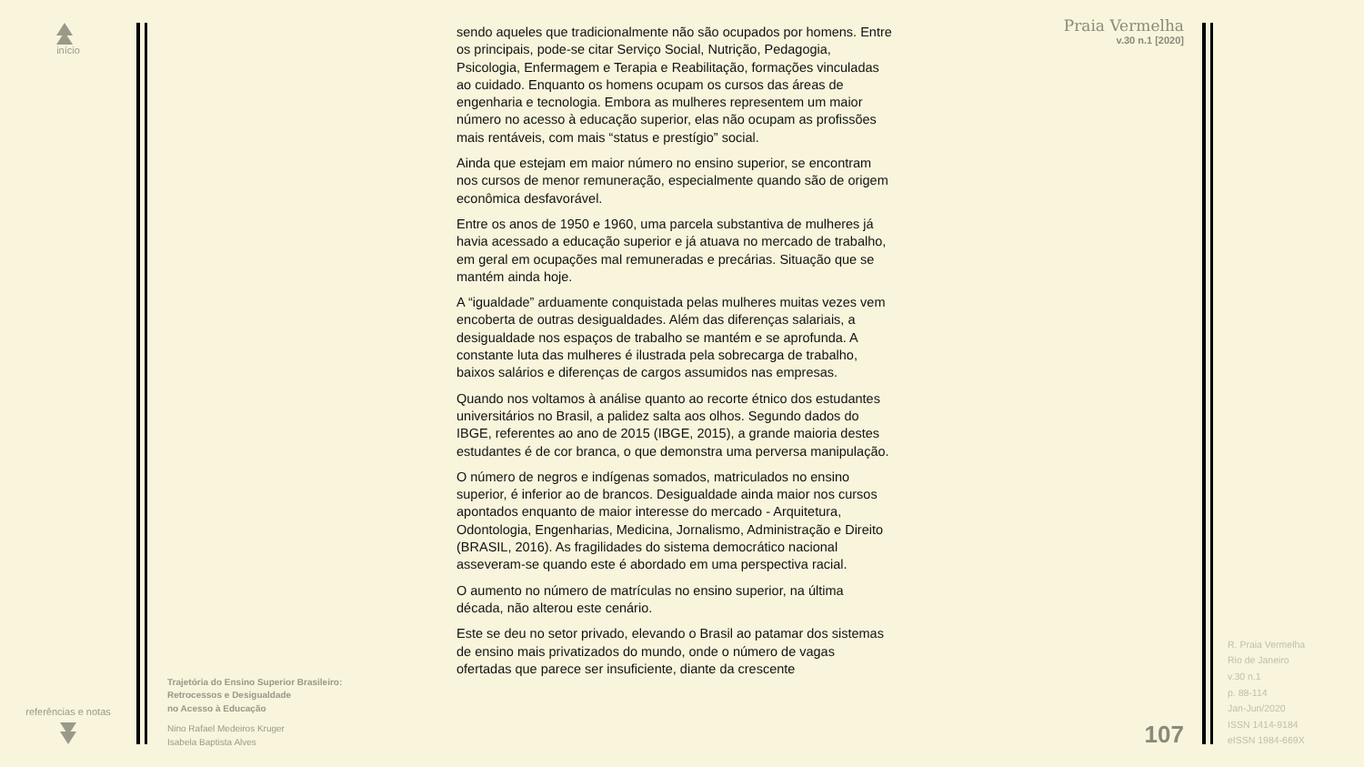início
referências e notas
Trajetória do Ensino Superior Brasileiro:
Retrocessos e Desigualdade
no Acesso à Educação
Nino Rafael Medeiros Kruger
Isabela Baptista Alves
sendo aqueles que tradicionalmente não são ocupados por homens. Entre os principais, pode-se citar Serviço Social, Nutrição, Pedagogia, Psicologia, Enfermagem e Terapia e Reabilitação, formações vinculadas ao cuidado. Enquanto os homens ocupam os cursos das áreas de engenharia e tecnologia. Embora as mulheres representem um maior número no acesso à educação superior, elas não ocupam as profissões mais rentáveis, com mais “status e prestígio” social.
Ainda que estejam em maior número no ensino superior, se encontram nos cursos de menor remuneração, especialmente quando são de origem econômica desfavorável.
Entre os anos de 1950 e 1960, uma parcela substantiva de mulheres já havia acessado a educação superior e já atuava no mercado de trabalho, em geral em ocupações mal remuneradas e precárias. Situação que se mantém ainda hoje.
A “igualdade” arduamente conquistada pelas mulheres muitas vezes vem encoberta de outras desigualdades. Além das diferenças salariais, a desigualdade nos espaços de trabalho se mantém e se aprofunda. A constante luta das mulheres é ilustrada pela sobrecarga de trabalho, baixos salários e diferenças de cargos assumidos nas empresas.
Quando nos voltamos à análise quanto ao recorte étnico dos estudantes universitários no Brasil, a palidez salta aos olhos. Segundo dados do IBGE, referentes ao ano de 2015 (IBGE, 2015), a grande maioria destes estudantes é de cor branca, o que demonstra uma perversa manipulação.
O número de negros e indígenas somados, matriculados no ensino superior, é inferior ao de brancos. Desigualdade ainda maior nos cursos apontados enquanto de maior interesse do mercado - Arquitetura, Odontologia, Engenharias, Medicina, Jornalismo, Administração e Direito (BRASIL, 2016). As fragilidades do sistema democrático nacional asseveram-se quando este é abordado em uma perspectiva racial.
O aumento no número de matrículas no ensino superior, na última década, não alterou este cenário.
Este se deu no setor privado, elevando o Brasil ao patamar dos sistemas de ensino mais privatizados do mundo, onde o número de vagas ofertadas que parece ser insuficiente, diante da crescente
Praia Vermelha
v.30 n.1 [2020]
107
R. Praia Vermelha
Rio de Janeiro
v.30 n.1
p. 88-114
Jan-Jun/2020
ISSN 1414-9184
eISSN 1984-669X